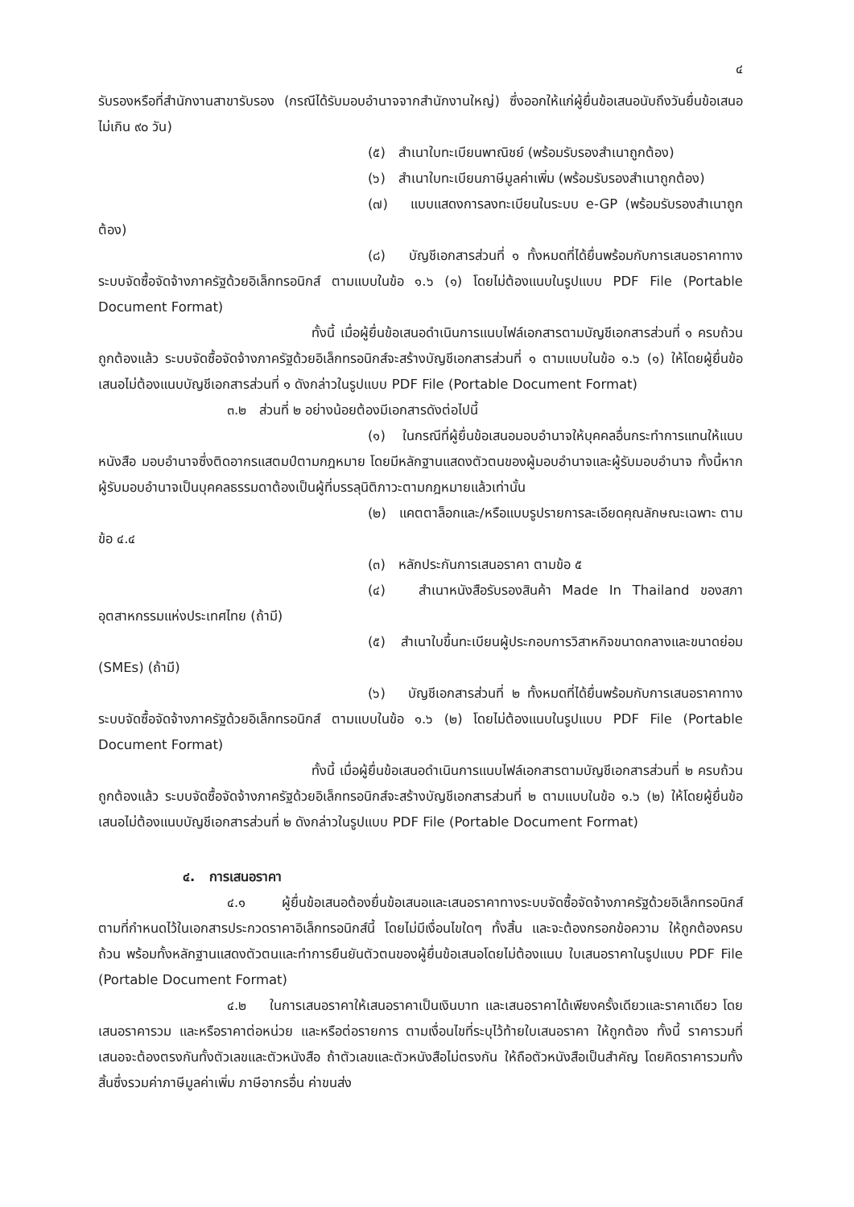๔
รับรองหรือที่สำนักงานสาขารับรอง (กรณีได้รับมอบอำนาจจากสำนักงานใหญ่) ซึ่งออกให้แก่ผู้ยื่นข้อเสนอนับถึงวันยื่นข้อเสนอไม่เกิน ๙๐ วัน)
(๕) สำเนาใบทะเบียนพาณิชย์ (พร้อมรับรองสำเนาถูกต้อง)
(๖) สำเนาใบทะเบียนภาษีมูลค่าเพิ่ม (พร้อมรับรองสำเนาถูกต้อง)
(๗) แบบแสดงการลงทะเบียนในระบบ e-GP (พร้อมรับรองสำเนาถูกต้อง)
(๘) บัญชีเอกสารส่วนที่ ๑ ทั้งหมดที่ได้ยื่นพร้อมกับการเสนอราคาทางระบบจัดซื้อจัดจ้างภาครัฐด้วยอิเล็กทรอนิกส์ ตามแบบในข้อ ๑.๖ (๑) โดยไม่ต้องแนบในรูปแบบ PDF File (Portable Document Format)
ทั้งนี้ เมื่อผู้ยื่นข้อเสนอดำเนินการแนบไฟล์เอกสารตามบัญชีเอกสารส่วนที่ ๑ ครบถ้วน ถูกต้องแล้ว ระบบจัดซื้อจัดจ้างภาครัฐด้วยอิเล็กทรอนิกส์จะสร้างบัญชีเอกสารส่วนที่ ๑ ตามแบบในข้อ ๑.๖ (๑) ให้โดยผู้ยื่นข้อเสนอไม่ต้องแนบบัญชีเอกสารส่วนที่ ๑ ดังกล่าวในรูปแบบ PDF File (Portable Document Format)
๓.๒ ส่วนที่ ๒ อย่างน้อยต้องมีเอกสารดังต่อไปนี้
(๑) ในกรณีที่ผู้ยื่นข้อเสนอมอบอำนาจให้บุคคลอื่นกระทำการแทนให้แนบหนังสือ มอบอำนาจซึ่งติดอากรแสตมป์ตามกฎหมาย โดยมีหลักฐานแสดงตัวตนของผู้มอบอำนาจและผู้รับมอบอำนาจ ทั้งนี้หากผู้รับมอบอำนาจเป็นบุคคลธรรมดาต้องเป็นผู้ที่บรรลุนิติภาวะตามกฎหมายแล้วเท่านั้น
(๒) แคตตาล็อกและ/หรือแบบรูปรายการละเอียดคุณลักษณะเฉพาะ ตามข้อ ๔.๔
(๓) หลักประกันการเสนอราคา ตามข้อ ๕
(๔) สำเนาหนังสือรับรองสินค้า Made In Thailand ของสภาอุตสาหกรรมแห่งประเทศไทย (ถ้ามี)
(๕) สำเนาใบขึ้นทะเบียนผู้ประกอบการวิสาหกิจขนาดกลางและขนาดย่อม (SMEs) (ถ้ามี)
(๖) บัญชีเอกสารส่วนที่ ๒ ทั้งหมดที่ได้ยื่นพร้อมกับการเสนอราคาทางระบบจัดซื้อจัดจ้างภาครัฐด้วยอิเล็กทรอนิกส์ ตามแบบในข้อ ๑.๖ (๒) โดยไม่ต้องแนบในรูปแบบ PDF File (Portable Document Format)
ทั้งนี้ เมื่อผู้ยื่นข้อเสนอดำเนินการแนบไฟล์เอกสารตามบัญชีเอกสารส่วนที่ ๒ ครบถ้วน ถูกต้องแล้ว ระบบจัดซื้อจัดจ้างภาครัฐด้วยอิเล็กทรอนิกส์จะสร้างบัญชีเอกสารส่วนที่ ๒ ตามแบบในข้อ ๑.๖ (๒) ให้โดยผู้ยื่นข้อเสนอไม่ต้องแนบบัญชีเอกสารส่วนที่ ๒ ดังกล่าวในรูปแบบ PDF File (Portable Document Format)
๔. การเสนอราคา
๔.๑ ผู้ยื่นข้อเสนอต้องยื่นข้อเสนอและเสนอราคาทางระบบจัดซื้อจัดจ้างภาครัฐด้วยอิเล็กทรอนิกส์ตามที่กำหนดไว้ในเอกสารประกวดราคาอิเล็กทรอนิกส์นี้ โดยไม่มีเงื่อนไขใดๆ ทั้งสิ้น และจะต้องกรอกข้อความ ให้ถูกต้องครบถ้วน พร้อมทั้งหลักฐานแสดงตัวตนและทำการยืนยันตัวตนของผู้ยื่นข้อเสนอโดยไม่ต้องแนบ ใบเสนอราคาในรูปแบบ PDF File (Portable Document Format)
๔.๒ ในการเสนอราคาให้เสนอราคาเป็นเงินบาท และเสนอราคาได้เพียงครั้งเดียวและราคาเดียว โดยเสนอราคารวม และหรือราคาต่อหน่วย และหรือต่อรายการ ตามเงื่อนไขที่ระบุไว้ท้ายใบเสนอราคา ให้ถูกต้อง ทั้งนี้ ราคารวมที่เสนอจะต้องตรงกันทั้งตัวเลขและตัวหนังสือ ถ้าตัวเลขและตัวหนังสือไม่ตรงกัน ให้ถือตัวหนังสือเป็นสำคัญ โดยคิดราคารวมทั้งสิ้นซึ่งรวมค่าภาษีมูลค่าเพิ่ม ภาษีอากรอื่น ค่าขนส่ง